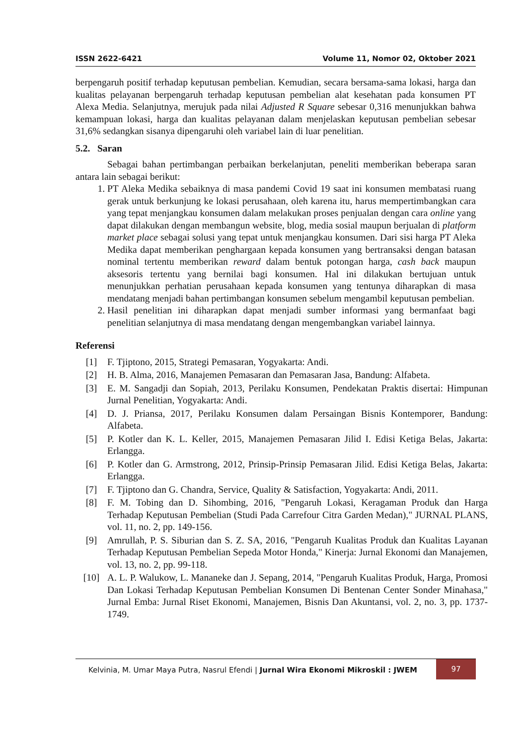ISSN 2622-6421 Volume 11, Nomor 02, Oktober 2021
berpengaruh positif terhadap keputusan pembelian. Kemudian, secara bersama-sama lokasi, harga dan kualitas pelayanan berpengaruh terhadap keputusan pembelian alat kesehatan pada konsumen PT Alexa Media. Selanjutnya, merujuk pada nilai Adjusted R Square sebesar 0,316 menunjukkan bahwa kemampuan lokasi, harga dan kualitas pelayanan dalam menjelaskan keputusan pembelian sebesar 31,6% sedangkan sisanya dipengaruhi oleh variabel lain di luar penelitian.
5.2. Saran
Sebagai bahan pertimbangan perbaikan berkelanjutan, peneliti memberikan beberapa saran antara lain sebagai berikut:
1. PT Aleka Medika sebaiknya di masa pandemi Covid 19 saat ini konsumen membatasi ruang gerak untuk berkunjung ke lokasi perusahaan, oleh karena itu, harus mempertimbangkan cara yang tepat menjangkau konsumen dalam melakukan proses penjualan dengan cara online yang dapat dilakukan dengan membangun website, blog, media sosial maupun berjualan di platform market place sebagai solusi yang tepat untuk menjangkau konsumen. Dari sisi harga PT Aleka Medika dapat memberikan penghargaan kepada konsumen yang bertransaksi dengan batasan nominal tertentu memberikan reward dalam bentuk potongan harga, cash back maupun aksesoris tertentu yang bernilai bagi konsumen. Hal ini dilakukan bertujuan untuk menunjukkan perhatian perusahaan kepada konsumen yang tentunya diharapkan di masa mendatang menjadi bahan pertimbangan konsumen sebelum mengambil keputusan pembelian.
2. Hasil penelitian ini diharapkan dapat menjadi sumber informasi yang bermanfaat bagi penelitian selanjutnya di masa mendatang dengan mengembangkan variabel lainnya.
Referensi
[1] F. Tjiptono, 2015, Strategi Pemasaran, Yogyakarta: Andi.
[2] H. B. Alma, 2016, Manajemen Pemasaran dan Pemasaran Jasa, Bandung: Alfabeta.
[3] E. M. Sangadji dan Sopiah, 2013, Perilaku Konsumen, Pendekatan Praktis disertai: Himpunan Jurnal Penelitian, Yogyakarta: Andi.
[4] D. J. Priansa, 2017, Perilaku Konsumen dalam Persaingan Bisnis Kontemporer, Bandung: Alfabeta.
[5] P. Kotler dan K. L. Keller, 2015, Manajemen Pemasaran Jilid I. Edisi Ketiga Belas, Jakarta: Erlangga.
[6] P. Kotler dan G. Armstrong, 2012, Prinsip-Prinsip Pemasaran Jilid. Edisi Ketiga Belas, Jakarta: Erlangga.
[7] F. Tjiptono dan G. Chandra, Service, Quality & Satisfaction, Yogyakarta: Andi, 2011.
[8] F. M. Tobing dan D. Sihombing, 2016, "Pengaruh Lokasi, Keragaman Produk dan Harga Terhadap Keputusan Pembelian (Studi Pada Carrefour Citra Garden Medan)," JURNAL PLANS, vol. 11, no. 2, pp. 149-156.
[9] Amrullah, P. S. Siburian dan S. Z. SA, 2016, "Pengaruh Kualitas Produk dan Kualitas Layanan Terhadap Keputusan Pembelian Sepeda Motor Honda," Kinerja: Jurnal Ekonomi dan Manajemen, vol. 13, no. 2, pp. 99-118.
[10] A. L. P. Walukow, L. Mananeke dan J. Sepang, 2014, "Pengaruh Kualitas Produk, Harga, Promosi Dan Lokasi Terhadap Keputusan Pembelian Konsumen Di Bentenan Center Sonder Minahasa," Jurnal Emba: Jurnal Riset Ekonomi, Manajemen, Bisnis Dan Akuntansi, vol. 2, no. 3, pp. 1737-1749.
Kelvinia, M. Umar Maya Putra, Nasrul Efendi | Jurnal Wira Ekonomi Mikroskil : JWEM 97